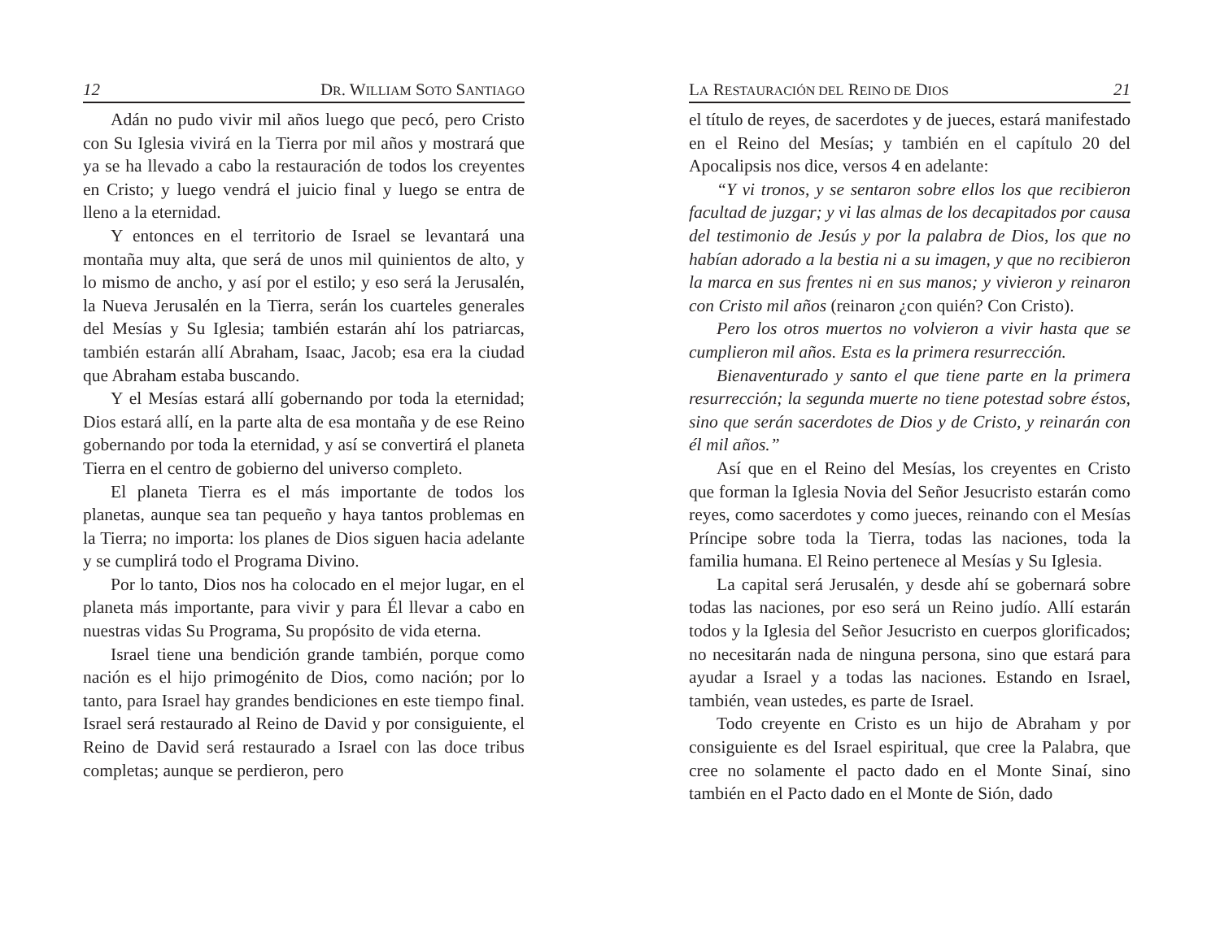12 DR. WILLIAM SOTO SANTIAGO
Adán no pudo vivir mil años luego que pecó, pero Cristo con Su Iglesia vivirá en la Tierra por mil años y mostrará que ya se ha llevado a cabo la restauración de todos los creyentes en Cristo; y luego vendrá el juicio final y luego se entra de lleno a la eternidad.
Y entonces en el territorio de Israel se levantará una montaña muy alta, que será de unos mil quinientos de alto, y lo mismo de ancho, y así por el estilo; y eso será la Jerusalén, la Nueva Jerusalén en la Tierra, serán los cuarteles generales del Mesías y Su Iglesia; también estarán ahí los patriarcas, también estarán allí Abraham, Isaac, Jacob; esa era la ciudad que Abraham estaba buscando.
Y el Mesías estará allí gobernando por toda la eternidad; Dios estará allí, en la parte alta de esa montaña y de ese Reino gobernando por toda la eternidad, y así se convertirá el planeta Tierra en el centro de gobierno del universo completo.
El planeta Tierra es el más importante de todos los planetas, aunque sea tan pequeño y haya tantos problemas en la Tierra; no importa: los planes de Dios siguen hacia adelante y se cumplirá todo el Programa Divino.
Por lo tanto, Dios nos ha colocado en el mejor lugar, en el planeta más importante, para vivir y para Él llevar a cabo en nuestras vidas Su Programa, Su propósito de vida eterna.
Israel tiene una bendición grande también, porque como nación es el hijo primogénito de Dios, como nación; por lo tanto, para Israel hay grandes bendiciones en este tiempo final. Israel será restaurado al Reino de David y por consiguiente, el Reino de David será restaurado a Israel con las doce tribus completas; aunque se perdieron, pero
LA RESTAURACIÓN DEL REINO DE DIOS 21
el título de reyes, de sacerdotes y de jueces, estará manifestado en el Reino del Mesías; y también en el capítulo 20 del Apocalipsis nos dice, versos 4 en adelante:
“Y vi tronos, y se sentaron sobre ellos los que recibieron facultad de juzgar; y vi las almas de los decapitados por causa del testimonio de Jesús y por la palabra de Dios, los que no habían adorado a la bestia ni a su imagen, y que no recibieron la marca en sus frentes ni en sus manos; y vivieron y reinaron con Cristo mil años (reinaron ¿con quién? Con Cristo).
Pero los otros muertos no volvieron a vivir hasta que se cumplieron mil años. Esta es la primera resurrección.
Bienaventurado y santo el que tiene parte en la primera resurrección; la segunda muerte no tiene potestad sobre éstos, sino que serán sacerdotes de Dios y de Cristo, y reinarán con él mil años.”
Así que en el Reino del Mesías, los creyentes en Cristo que forman la Iglesia Novia del Señor Jesucristo estarán como reyes, como sacerdotes y como jueces, reinando con el Mesías Príncipe sobre toda la Tierra, todas las naciones, toda la familia humana. El Reino pertenece al Mesías y Su Iglesia.
La capital será Jerusalén, y desde ahí se gobernará sobre todas las naciones, por eso será un Reino judío. Allí estarán todos y la Iglesia del Señor Jesucristo en cuerpos glorificados; no necesitarán nada de ninguna persona, sino que estará para ayudar a Israel y a todas las naciones. Estando en Israel, también, vean ustedes, es parte de Israel.
Todo creyente en Cristo es un hijo de Abraham y por consiguiente es del Israel espiritual, que cree la Palabra, que cree no solamente el pacto dado en el Monte Sinaí, sino también en el Pacto dado en el Monte de Sión, dado